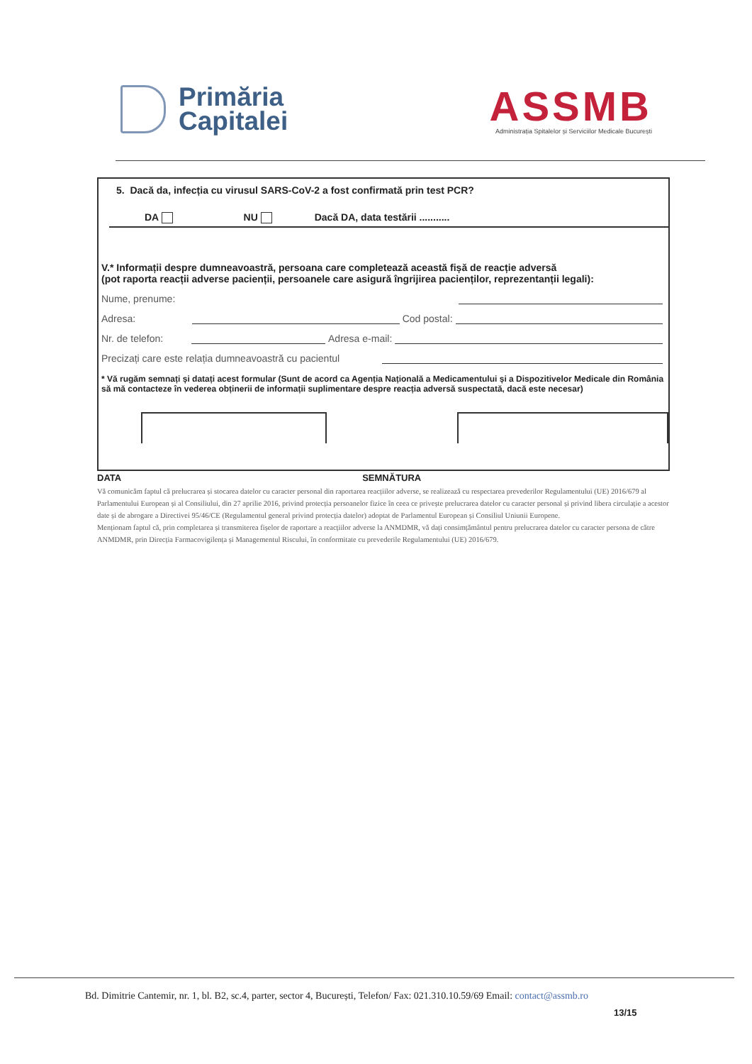Primăria
Capitalei
ASSMB
Administrația Spitalelor și Serviciilor Medicale București
5. Dacă da, infecția cu virusul SARS-CoV-2 a fost confirmată prin test PCR?
DA NU Dacă DA, data testării ...........
V.* Informații despre dumneavoastră, persoana care completează această fișă de reacție adversă
(pot raporta reacții adverse pacienții, persoanele care asigură îngrijirea pacienților, reprezentanții legali):
Nume, prenume:
Adresa: Cod postal:
Nr. de telefon: Adresa e-mail:
Precizați care este relația dumneavoastră cu pacientul
* Vă rugăm semnați și datați acest formular (Sunt de acord ca Agenția Națională a Medicamentului și a Dispozitivelor Medicale din România să mă contacteze în vederea obținerii de informații suplimentare despre reacția adversă suspectată, dacă este necesar)
DATA SEMNĂTURA
Vă comunicăm faptul că prelucrarea și stocarea datelor cu caracter personal din raportarea reacțiilor adverse, se realizează cu respectarea prevederilor Regulamentului (UE) 2016/679 al Parlamentului European și al Consiliului, din 27 aprilie 2016, privind protecția persoanelor fizice în ceea ce privește prelucrarea datelor cu caracter personal și privind libera circulație a acestor date și de abrogare a Directivei 95/46/CE (Regulamentul general privind protecția datelor) adoptat de Parlamentul European și Consiliul Uniunii Europene.
Menționam faptul că, prin completarea și transmiterea fișelor de raportare a reacțiilor adverse la ANMDMR, vă dați consimțământul pentru prelucrarea datelor cu caracter persona de către ANMDMR, prin Direcția Farmacovigilența și Managementul Riscului, în conformitate cu prevederile Regulamentului (UE) 2016/679.
Bd. Dimitrie Cantemir, nr. 1, bl. B2, sc.4, parter, sector 4, București, Telefon/ Fax: 021.310.10.59/69 Email: contact@assmb.ro
13/15